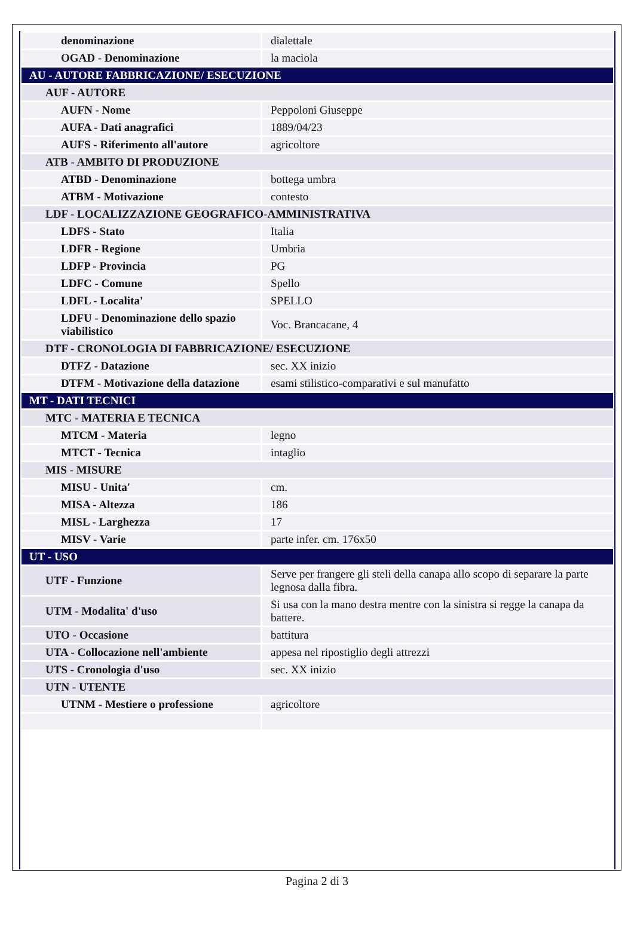| denominazione | dialettale |
| OGAD - Denominazione | la maciola |
| AU - AUTORE FABBRICAZIONE/ ESECUZIONE | |
| AUF - AUTORE | |
| AUFN - Nome | Peppoloni Giuseppe |
| AUFA - Dati anagrafici | 1889/04/23 |
| AUFS - Riferimento all'autore | agricoltore |
| ATB - AMBITO DI PRODUZIONE | |
| ATBD - Denominazione | bottega umbra |
| ATBM - Motivazione | contesto |
| LDF - LOCALIZZAZIONE GEOGRAFICO-AMMINISTRATIVA | |
| LDFS - Stato | Italia |
| LDFR - Regione | Umbria |
| LDFP - Provincia | PG |
| LDFC - Comune | Spello |
| LDFL - Localita' | SPELLO |
| LDFU - Denominazione dello spazio viabilistico | Voc. Brancacane, 4 |
| DTF - CRONOLOGIA DI FABBRICAZIONE/ ESECUZIONE | |
| DTFZ - Datazione | sec. XX inizio |
| DTFM - Motivazione della datazione | esami stilistico-comparativi e sul manufatto |
| MT - DATI TECNICI | |
| MTC - MATERIA E TECNICA | |
| MTCM - Materia | legno |
| MTCT - Tecnica | intaglio |
| MIS - MISURE | |
| MISU - Unita' | cm. |
| MISA - Altezza | 186 |
| MISL - Larghezza | 17 |
| MISV - Varie | parte infer. cm. 176x50 |
| UT - USO | |
| UTF - Funzione | Serve per frangere gli steli della canapa allo scopo di separare la parte legnosa dalla fibra. |
| UTM - Modalita' d'uso | Si usa con la mano destra mentre con la sinistra si regge la canapa da battere. |
| UTO - Occasione | battitura |
| UTA - Collocazione nell'ambiente | appesa nel ripostiglio degli attrezzi |
| UTS - Cronologia d'uso | sec. XX inizio |
| UTN - UTENTE | |
| UTNM - Mestiere o professione | agricoltore |
Pagina 2 di 3